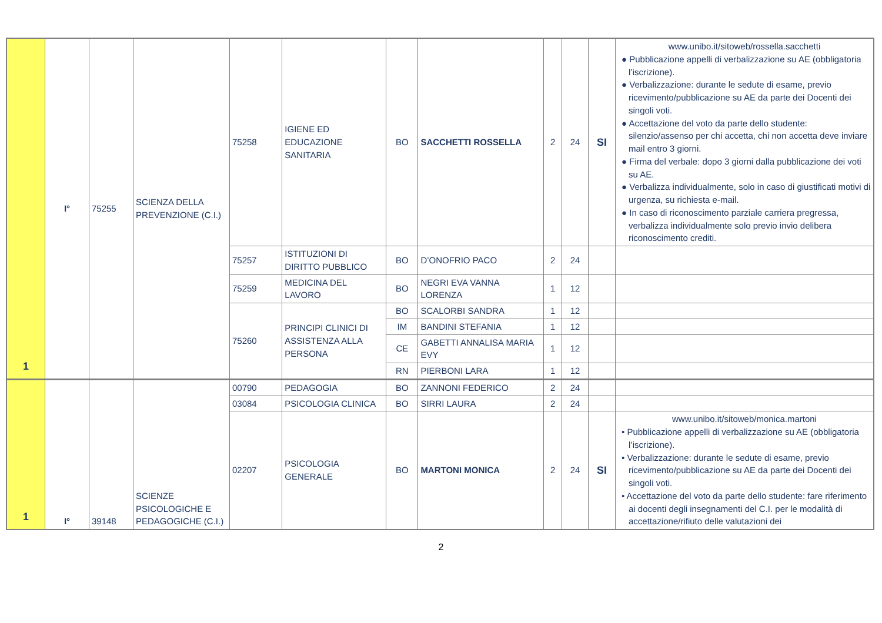| 1 | I° | 75255 | SCIENZA DELLA PREVENZIONE (C.I.) | 75258 | IGIENE ED EDUCAZIONE SANITARIA | BO | SACCHETTI ROSSELLA | 2 | 24 | SI | www.unibo.it/sitoweb/rossella.sacchetti ● Pubblicazione appelli di verbalizzazione su AE (obbligatoria l’iscrizione). ● Verbalizzazione: durante le sedute di esame, previo ricevimento/pubblicazione su AE da parte dei Docenti dei singoli voti. ● Accettazione del voto da parte dello studente: silenzio/assenso per chi accetta, chi non accetta deve inviare mail entro 3 giorni. ● Firma del verbale: dopo 3 giorni dalla pubblicazione dei voti su AE. ● Verbalizza individualmente, solo in caso di giustificati motivi di urgenza, su richiesta e-mail. ● In caso di riconoscimento parziale carriera pregressa, verbalizza individualmente solo previo invio delibera riconoscimento crediti. |
| | | | | 75257 | ISTITUZIONI DI DIRITTO PUBBLICO | BO | D’ONOFRIO PACO | 2 | 24 | | |
| | | | | 75259 | MEDICINA DEL LAVORO | BO | NEGRI EVA VANNA LORENZA | 1 | 12 | | |
| | | | | 75260 | PRINCIPI CLINICI DI ASSISTENZA ALLA PERSONA | BO | SCALORBI SANDRA | 1 | 12 | | |
| | | | | | | IM | BANDINI STEFANIA | 1 | 12 | | |
| | | | | | | CE | GABETTI ANNALISA MARIA EVY | 1 | 12 | | |
| | | | | | | RN | PIERBONI LARA | 1 | 12 | | |
| 1 | I° | 39148 | SCIENZE PSICOLOGICHE E PEDAGOGICHE (C.I.) | 00790 | PEDAGOGIA | BO | ZANNONI FEDERICO | 2 | 24 | | |
| | | | | 03084 | PSICOLOGIA CLINICA | BO | SIRRI LAURA | 2 | 24 | | |
| | | | | 02207 | PSICOLOGIA GENERALE | BO | MARTONI MONICA | 2 | 24 | SI | www.unibo.it/sitoweb/monica.martoni • Pubblicazione appelli di verbalizzazione su AE (obbligatoria l’iscrizione). • Verbalizzazione: durante le sedute di esame, previo ricevimento/pubblicazione su AE da parte dei Docenti dei singoli voti. • Accettazione del voto da parte dello studente: fare riferimento ai docenti degli insegnamenti del C.I. per le modalità di accettazione/rifiuto delle valutazioni dei |
2